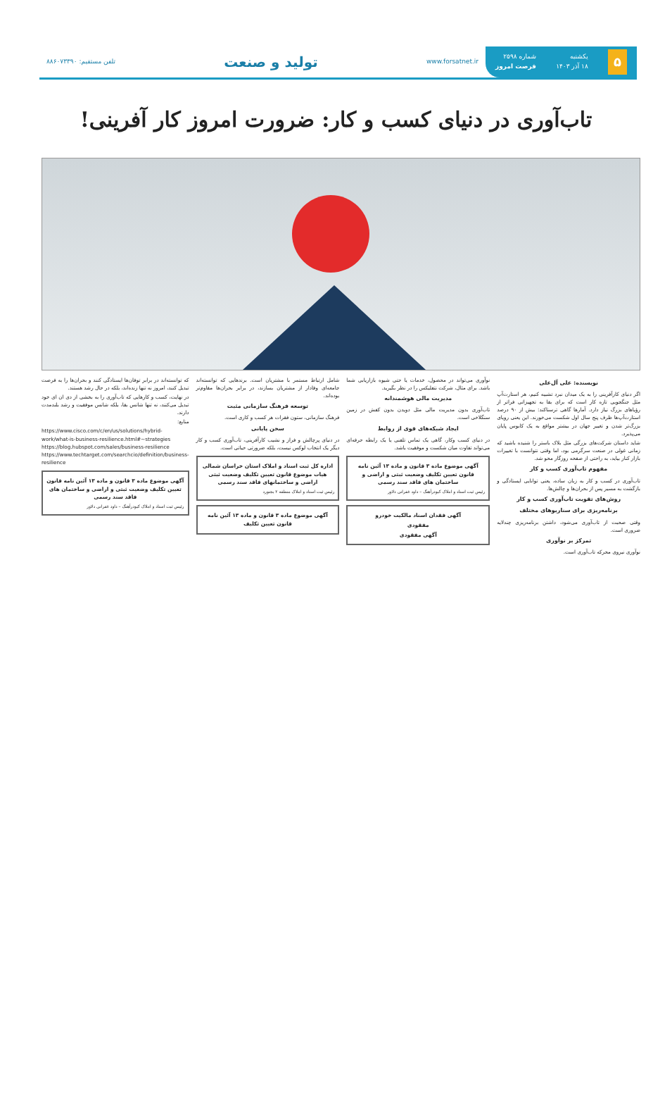۵
یکشنبه
۱۸ آذر ۱۴۰۳
شماره ۲۵۹۸
فرصت امروز
www.forsatnet.ir تولید و صنعت تلفن مستقیم: ۸۸۶۰۷۳۳۹۰
تاب‌آوری در دنیای کسب و کار: ضرورت امروز کار آفرینی!
نویسنده: علی آل‌علی
اگر دنیای کارآفرینی را به یک میدان نبرد تشبیه کنیم، هر استارت‌آپ مثل جنگجویی تازه کار است که برای بقا به تجهیزاتی فراتر از رؤیاهای بزرگ نیاز دارد. آمارها گاهی ترسناکند: بیش از ۹۰ درصد استارت‌آپ‌ها ظرف پنج سال اول شکست می‌خورند. این یعنی رویای بزرگ‌تر شدن و تغییر جهان در بیشتر مواقع به یک کابوس پایان می‌پذیرد.
شاید داستان شرکت‌های بزرگی مثل بلاک باستر را شنیده باشید که زمانی غولی در صنعت سرگرمی بود، اما وقتی نتوانست با تغییرات بازار کنار بیاید، به راحتی از صفحه روزگار محو شد.
مفهوم تاب‌آوری کسب و کار
تاب‌آوری در کسب و کار به زبان ساده، یعنی توانایی ایستادگی و بازگشت به مسیر پس از بحران‌ها و چالش‌ها.
روش‌های تقویت تاب‌آوری کسب و کار
برنامه‌ریزی برای سناریوهای مختلف
وقتی صحبت از تاب‌آوری می‌شود، داشتن برنامه‌ریزی چندلایه ضروری است.
تمرکز بر نوآوری
نوآوری نیروی محرکه تاب‌آوری است.
نوآوری می‌تواند در محصول، خدمات یا حتی شیوه بازاریابی شما باشد. برای مثال، شرکت نتفلیکس را در نظر بگیرید.
مدیریت مالی هوشمندانه
تاب‌آوری بدون مدیریت مالی مثل دویدن بدون کفش در زمین سنگلاخی است.
ایجاد شبکه‌های قوی از روابط
در دنیای کسب وکار، گاهی یک تماس تلفنی یا یک رابطه حرفه‌ای می‌تواند تفاوت میان شکست و موفقیت باشد.
آگهی موضوع ماده ۳ قانون و ماده ۱۳ آئین نامه قانون تعیین تکلیف وضعیت ثبتی و اراضی و ساختمان های فاقد سند رسمی
رئیس ثبت اسناد و املاک کبودرآهنگ – داود غفرانی دلاور
آگهی فقدان اسناد مالکیت خودرو
مفقودی
آگهی مفقودی
شامل ارتباط مستمر با مشتریان است. برندهایی که توانسته‌اند جامعه‌ای وفادار از مشتریان بسازند، در برابر بحران‌ها مقاوم‌تر بوده‌اند.
توسعه فرهنگ سازمانی مثبت
فرهنگ سازمانی، ستون فقرات هر کسب و کاری است.
سخن پایانی
در دنیای پرچالش و فراز و نشیب کارآفرینی، تاب‌آوری کسب و کار دیگر یک انتخاب لوکس نیست، بلکه ضرورتی حیاتی است.
اداره کل ثبت اسناد و املاک استان خراسان شمالی
هیات موضوع قانون تعیین تکلیف وضعیت ثبتی اراضی و ساختمانهای فاقد سند رسمی
رئیس ثبت اسناد و املاک منطقه ۲ بجنورد
آگهی موضوع ماده ۳ قانون و ماده ۱۳ آئین نامه قانون تعیین تکلیف
که توانسته‌اند در برابر توفان‌ها ایستادگی کنند و بحران‌ها را به فرصت تبدیل کنند، امروز نه تنها زنده‌اند، بلکه در حال رشد هستند.
در نهایت، کسب و کارهایی که تاب‌آوری را به بخشی از دی ان ای خود تبدیل می‌کنند، نه تنها شانس بقا، بلکه شانس موفقیت و رشد بلندمدت دارند.
منابع:
https://www.cisco.com/c/en/us/solutions/hybrid-work/what-is-business-resilience.html#~strategies
https://blog.hubspot.com/sales/business-resilience
https://www.techtarget.com/searchcio/definition/business-resilience
آگهی موضوع ماده ۳ قانون و ماده ۱۳ آئین نامه قانون تعیین تکلیف وضعیت ثبتی و اراضی و ساختمان های فاقد سند رسمی
رئیس ثبت اسناد و املاک کبودرآهنگ – داود غفرانی دلاور